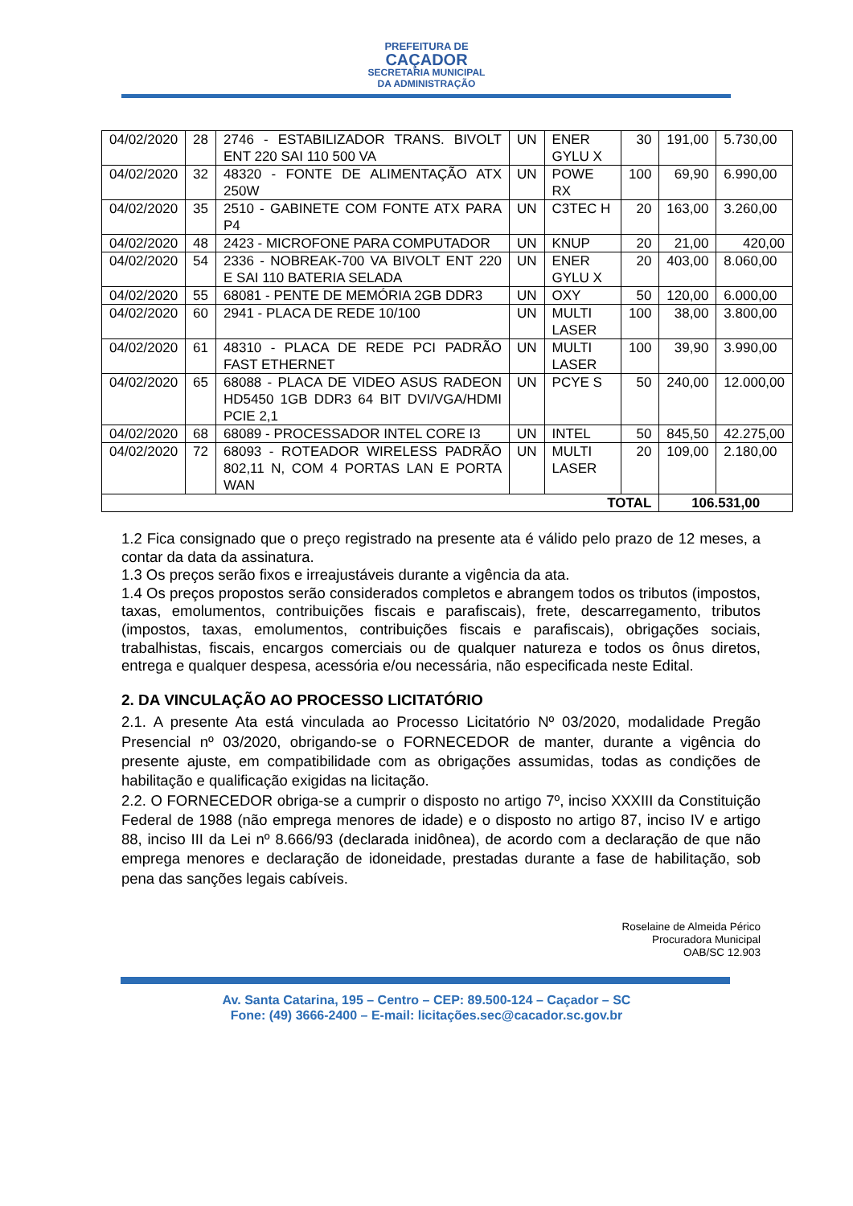PREFEITURA DE
CAÇADOR
SECRETARIA MUNICIPAL
DA ADMINISTRAÇÃO
| 04/02/2020 | 28 | 2746 - ESTABILIZADOR TRANS. BIVOLT ENT 220 SAI 110 500 VA | UN | ENER GYLU X | 30 | 191,00 | 5.730,00 |
| 04/02/2020 | 32 | 48320 - FONTE DE ALIMENTAÇÃO ATX 250W | UN | POWE RX | 100 | 69,90 | 6.990,00 |
| 04/02/2020 | 35 | 2510 - GABINETE COM FONTE ATX PARA P4 | UN | C3TEC H | 20 | 163,00 | 3.260,00 |
| 04/02/2020 | 48 | 2423 - MICROFONE PARA COMPUTADOR | UN | KNUP | 20 | 21,00 | 420,00 |
| 04/02/2020 | 54 | 2336 - NOBREAK-700 VA BIVOLT ENT 220 E SAI 110 BATERIA SELADA | UN | ENER GYLU X | 20 | 403,00 | 8.060,00 |
| 04/02/2020 | 55 | 68081 - PENTE DE MEMÓRIA 2GB DDR3 | UN | OXY | 50 | 120,00 | 6.000,00 |
| 04/02/2020 | 60 | 2941 - PLACA DE REDE 10/100 | UN | MULTI LASER | 100 | 38,00 | 3.800,00 |
| 04/02/2020 | 61 | 48310 - PLACA DE REDE PCI PADRÃO FAST ETHERNET | UN | MULTI LASER | 100 | 39,90 | 3.990,00 |
| 04/02/2020 | 65 | 68088 - PLACA DE VIDEO ASUS RADEON HD5450 1GB DDR3 64 BIT DVI/VGA/HDMI PCIE 2,1 | UN | PCYE S | 50 | 240,00 | 12.000,00 |
| 04/02/2020 | 68 | 68089 - PROCESSADOR INTEL CORE I3 | UN | INTEL | 50 | 845,50 | 42.275,00 |
| 04/02/2020 | 72 | 68093 - ROTEADOR WIRELESS PADRÃO 802,11 N, COM 4 PORTAS LAN E PORTA WAN | UN | MULTI LASER | 20 | 109,00 | 2.180,00 |
| TOTAL | | | | | | 106.531,00 | |
1.2 Fica consignado que o preço registrado na presente ata é válido pelo prazo de 12 meses, a contar da data da assinatura.
1.3 Os preços serão fixos e irreajustáveis durante a vigência da ata.
1.4 Os preços propostos serão considerados completos e abrangem todos os tributos (impostos, taxas, emolumentos, contribuições fiscais e parafiscais), frete, descarregamento, tributos (impostos, taxas, emolumentos, contribuições fiscais e parafiscais), obrigações sociais, trabalhistas, fiscais, encargos comerciais ou de qualquer natureza e todos os ônus diretos, entrega e qualquer despesa, acessória e/ou necessária, não especificada neste Edital.
2. DA VINCULAÇÃO AO PROCESSO LICITATÓRIO
2.1. A presente Ata está vinculada ao Processo Licitatório Nº 03/2020, modalidade Pregão Presencial nº 03/2020, obrigando-se o FORNECEDOR de manter, durante a vigência do presente ajuste, em compatibilidade com as obrigações assumidas, todas as condições de habilitação e qualificação exigidas na licitação.
2.2. O FORNECEDOR obriga-se a cumprir o disposto no artigo 7º, inciso XXXIII da Constituição Federal de 1988 (não emprega menores de idade) e o disposto no artigo 87, inciso IV e artigo 88, inciso III da Lei nº 8.666/93 (declarada inidônea), de acordo com a declaração de que não emprega menores e declaração de idoneidade, prestadas durante a fase de habilitação, sob pena das sanções legais cabíveis.
Roselaine de Almeida Périco
Procuradora Municipal
OAB/SC 12.903
Av. Santa Catarina, 195 – Centro – CEP: 89.500-124 – Caçador – SC
Fone: (49) 3666-2400 – E-mail: licitações.sec@cacador.sc.gov.br